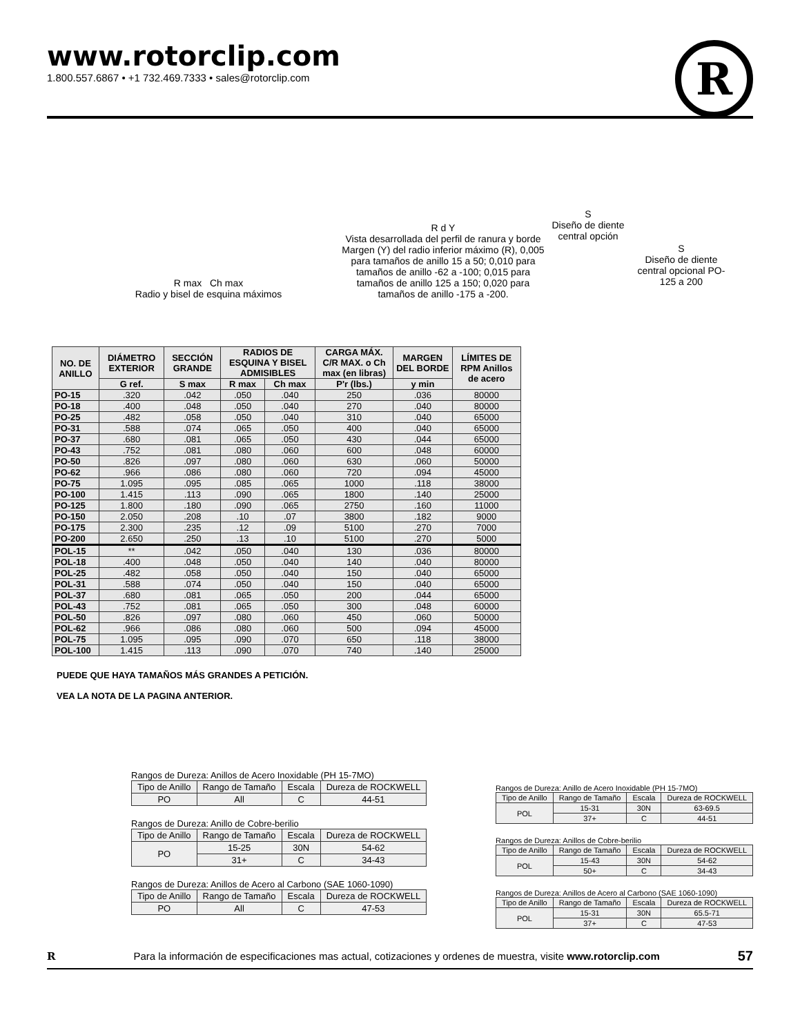www.rotorclip.com
1.800.557.6867 • +1 732.469.7333 • sales@rotorclip.com
R
R max Ch max
Radio y bisel de esquina máximos
R d Y
Vista desarrollada del perfil de ranura y borde Margen (Y) del radio inferior máximo (R), 0,005 para tamaños de anillo 15 a 50; 0,010 para tamaños de anillo -62 a -100; 0,015 para tamaños de anillo 125 a 150; 0,020 para tamaños de anillo -175 a -200.
S
Diseño de diente central opción
S
Diseño de diente central opcional PO-125 a 200
| NO. DE ANILLO | DIÁMETRO EXTERIOR | SECCIÓN GRANDE | RADIOS DE ESQUINA Y BISEL ADMISIBLES | | CARGA MÁX. C/R MAX. o Ch max (en libras) | MARGEN DEL BORDE | LÍMITES DE RPM Anillos de acero |
| --- | --- | --- | --- | --- | --- | --- | --- |
| | G ref. | S max | R max | Ch max | P'r (lbs.) | y min | |
| PO-15 | .320 | .042 | .050 | .040 | 250 | .036 | 80000 |
| PO-18 | .400 | .048 | .050 | .040 | 270 | .040 | 80000 |
| PO-25 | .482 | .058 | .050 | .040 | 310 | .040 | 65000 |
| PO-31 | .588 | .074 | .065 | .050 | 400 | .040 | 65000 |
| PO-37 | .680 | .081 | .065 | .050 | 430 | .044 | 65000 |
| PO-43 | .752 | .081 | .080 | .060 | 600 | .048 | 60000 |
| PO-50 | .826 | .097 | .080 | .060 | 630 | .060 | 50000 |
| PO-62 | .966 | .086 | .080 | .060 | 720 | .094 | 45000 |
| PO-75 | 1.095 | .095 | .085 | .065 | 1000 | .118 | 38000 |
| PO-100 | 1.415 | .113 | .090 | .065 | 1800 | .140 | 25000 |
| PO-125 | 1.800 | .180 | .090 | .065 | 2750 | .160 | 11000 |
| PO-150 | 2.050 | .208 | .10 | .07 | 3800 | .182 | 9000 |
| PO-175 | 2.300 | .235 | .12 | .09 | 5100 | .270 | 7000 |
| PO-200 | 2.650 | .250 | .13 | .10 | 5100 | .270 | 5000 |
| POL-15 | ** | .042 | .050 | .040 | 130 | .036 | 80000 |
| POL-18 | .400 | .048 | .050 | .040 | 140 | .040 | 80000 |
| POL-25 | .482 | .058 | .050 | .040 | 150 | .040 | 65000 |
| POL-31 | .588 | .074 | .050 | .040 | 150 | .040 | 65000 |
| POL-37 | .680 | .081 | .065 | .050 | 200 | .044 | 65000 |
| POL-43 | .752 | .081 | .065 | .050 | 300 | .048 | 60000 |
| POL-50 | .826 | .097 | .080 | .060 | 450 | .060 | 50000 |
| POL-62 | .966 | .086 | .080 | .060 | 500 | .094 | 45000 |
| POL-75 | 1.095 | .095 | .090 | .070 | 650 | .118 | 38000 |
| POL-100 | 1.415 | .113 | .090 | .070 | 740 | .140 | 25000 |
PUEDE QUE HAYA TAMAÑOS MÁS GRANDES A PETICIÓN.
VEA LA NOTA DE LA PAGINA ANTERIOR.
Rangos de Dureza: Anillos de Acero Inoxidable (PH 15-7MO)
| Tipo de Anillo | Rango de Tamaño | Escala | Dureza de ROCKWELL |
| --- | --- | --- | --- |
| PO | All | C | 44-51 |
Rangos de Dureza: Anillo de Cobre-berilio
| Tipo de Anillo | Rango de Tamaño | Escala | Dureza de ROCKWELL |
| --- | --- | --- | --- |
| PO | 15-25 | 30N | 54-62 |
| | 31+ | C | 34-43 |
Rangos de Dureza: Anillos de Acero al Carbono (SAE 1060-1090)
| Tipo de Anillo | Rango de Tamaño | Escala | Dureza de ROCKWELL |
| --- | --- | --- | --- |
| PO | All | C | 47-53 |
Rangos de Dureza: Anillo de Acero Inoxidable (PH 15-7MO)
| Tipo de Anillo | Rango de Tamaño | Escala | Dureza de ROCKWELL |
| --- | --- | --- | --- |
| POL | 15-31 | 30N | 63-69.5 |
| | 37+ | C | 44-51 |
Rangos de Dureza: Anillos de Cobre-berilio
| Tipo de Anillo | Rango de Tamaño | Escala | Dureza de ROCKWELL |
| --- | --- | --- | --- |
| POL | 15-43 | 30N | 54-62 |
| | 50+ | C | 34-43 |
Rangos de Dureza: Anillos de Acero al Carbono (SAE 1060-1090)
| Tipo de Anillo | Rango de Tamaño | Escala | Dureza de ROCKWELL |
| --- | --- | --- | --- |
| POL | 15-31 | 30N | 65.5-71 |
| | 37+ | C | 47-53 |
R Para la información de especificaciones mas actual, cotizaciones y ordenes de muestra, visite www.rotorclip.com 57